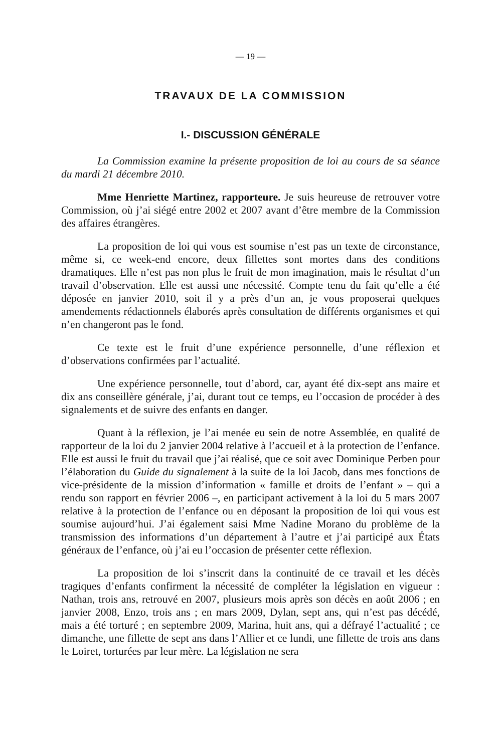— 19 —
TRAVAUX DE LA COMMISSION
I.- DISCUSSION GÉNÉRALE
La Commission examine la présente proposition de loi au cours de sa séance du mardi 21 décembre 2010.
Mme Henriette Martinez, rapporteure. Je suis heureuse de retrouver votre Commission, où j’ai siégé entre 2002 et 2007 avant d’être membre de la Commission des affaires étrangères.
La proposition de loi qui vous est soumise n’est pas un texte de circonstance, même si, ce week-end encore, deux fillettes sont mortes dans des conditions dramatiques. Elle n’est pas non plus le fruit de mon imagination, mais le résultat d’un travail d’observation. Elle est aussi une nécessité. Compte tenu du fait qu’elle a été déposée en janvier 2010, soit il y a près d’un an, je vous proposerai quelques amendements rédactionnels élaborés après consultation de différents organismes et qui n’en changeront pas le fond.
Ce texte est le fruit d’une expérience personnelle, d’une réflexion et d’observations confirmées par l’actualité.
Une expérience personnelle, tout d’abord, car, ayant été dix-sept ans maire et dix ans conseillère générale, j’ai, durant tout ce temps, eu l’occasion de procéder à des signalements et de suivre des enfants en danger.
Quant à la réflexion, je l’ai menée eu sein de notre Assemblée, en qualité de rapporteur de la loi du 2 janvier 2004 relative à l’accueil et à la protection de l’enfance. Elle est aussi le fruit du travail que j’ai réalisé, que ce soit avec Dominique Perben pour l’élaboration du Guide du signalement à la suite de la loi Jacob, dans mes fonctions de vice-présidente de la mission d’information « famille et droits de l’enfant » – qui a rendu son rapport en février 2006 –, en participant activement à la loi du 5 mars 2007 relative à la protection de l’enfance ou en déposant la proposition de loi qui vous est soumise aujourd’hui. J’ai également saisi Mme Nadine Morano du problème de la transmission des informations d’un département à l’autre et j’ai participé aux États généraux de l’enfance, où j’ai eu l’occasion de présenter cette réflexion.
La proposition de loi s’inscrit dans la continuité de ce travail et les décès tragiques d’enfants confirment la nécessité de compléter la législation en vigueur : Nathan, trois ans, retrouvé en 2007, plusieurs mois après son décès en août 2006 ; en janvier 2008, Enzo, trois ans ; en mars 2009, Dylan, sept ans, qui n’est pas décédé, mais a été torturé ; en septembre 2009, Marina, huit ans, qui a défrayé l’actualité ; ce dimanche, une fillette de sept ans dans l’Allier et ce lundi, une fillette de trois ans dans le Loiret, torturées par leur mère. La législation ne sera